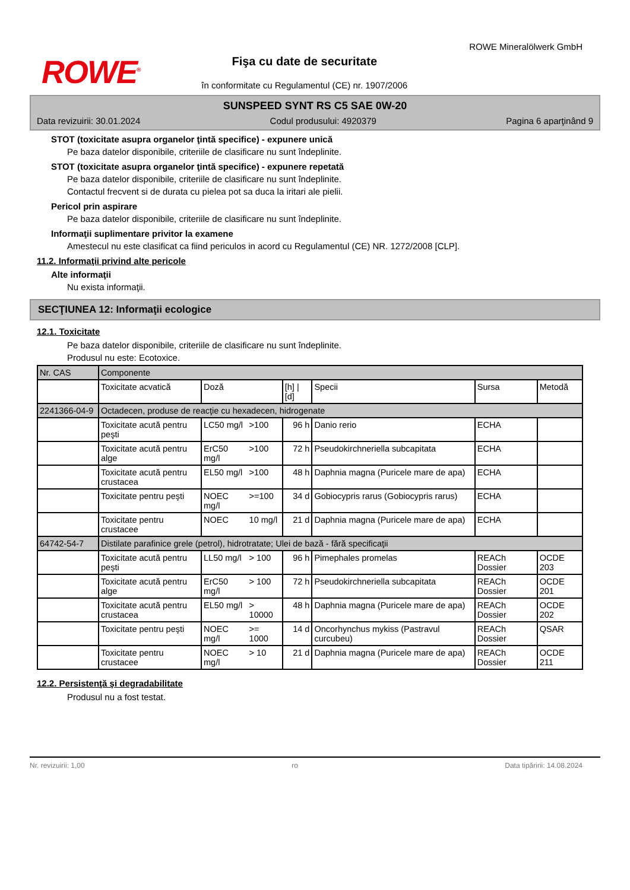ROWE<sup>®</sup>
Fişa cu date de securitate
în conformitate cu Regulamentul (CE) nr. 1907/2006
ROWE Mineralölwerk GmbH
SUNSPEED SYNT RS C5 SAE 0W-20
Data revizuirii: 30.01.2024 Codul produsului: 4920379 Pagina 6 aparţinând 9
STOT (toxicitate asupra organelor ţintă specifice) - expunere unică
Pe baza datelor disponibile, criteriile de clasificare nu sunt îndeplinite.
STOT (toxicitate asupra organelor ţintă specifice) - expunere repetată
Pe baza datelor disponibile, criteriile de clasificare nu sunt îndeplinite.
Contactul frecvent si de durata cu pielea pot sa duca la iritari ale pielii.
Pericol prin aspirare
Pe baza datelor disponibile, criteriile de clasificare nu sunt îndeplinite.
Informaţii suplimentare privitor la examene
Amestecul nu este clasificat ca fiind periculos in acord cu Regulamentul (CE) NR. 1272/2008 [CLP].
11.2. Informaţii privind alte pericole
Alte informaţii
Nu exista informaţii.
SECŢIUNEA 12: Informaţii ecologice
12.1. Toxicitate
Pe baza datelor disponibile, criteriile de clasificare nu sunt îndeplinite.
Produsul nu este: Ecotoxice.
| Nr. CAS | Componente | | | | | | |
| | Toxicitate acvatică | Doză | | [h] / [d] | Specii | Sursa | Metodă |
| 2241366-04-9 | Octadecen, produse de reacţie cu hexadecen, hidrogenate | | | | | | |
| | Toxicitate acută pentru peşti | LC50 mg/l | >100 | 96 h | Danio rerio | ECHA | |
| | Toxicitate acută pentru alge | ErC50 mg/l | >100 | 72 h | Pseudokirchneriella subcapitata | ECHA | |
| | Toxicitate acută pentru crustacea | EL50 mg/l | >100 | 48 h | Daphnia magna (Puricele mare de apa) | ECHA | |
| | Toxicitate pentru peşti | NOEC mg/l | >=100 | 34 d | Gobiocypris rarus (Gobiocypris rarus) | ECHA | |
| | Toxicitate pentru crustacee | NOEC | 10 mg/l | 21 d | Daphnia magna (Puricele mare de apa) | ECHA | |
| 64742-54-7 | Distilate parafinice grele (petrol), hidrotratate; Ulei de bază - fără specificaţii | | | | | | |
| | Toxicitate acută pentru peşti | LL50 mg/l | > 100 | 96 h | Pimephales promelas | REACh Dossier | OCDE 203 |
| | Toxicitate acută pentru alge | ErC50 mg/l | > 100 | 72 h | Pseudokirchneriella subcapitata | REACh Dossier | OCDE 201 |
| | Toxicitate acută pentru crustacea | EL50 mg/l | > 10000 | 48 h | Daphnia magna (Puricele mare de apa) | REACh Dossier | OCDE 202 |
| | Toxicitate pentru peşti | NOEC mg/l | >= 1000 | 14 d | Oncorhynchus mykiss (Pastravul curcubeu) | REACh Dossier | QSAR |
| | Toxicitate pentru crustacee | NOEC mg/l | > 10 | 21 d | Daphnia magna (Puricele mare de apa) | REACh Dossier | OCDE 211 |
12.2. Persistenţă şi degradabilitate
Produsul nu a fost testat.
Nr. revizuirii: 1,00 ro Data tipăririi: 14.08.2024